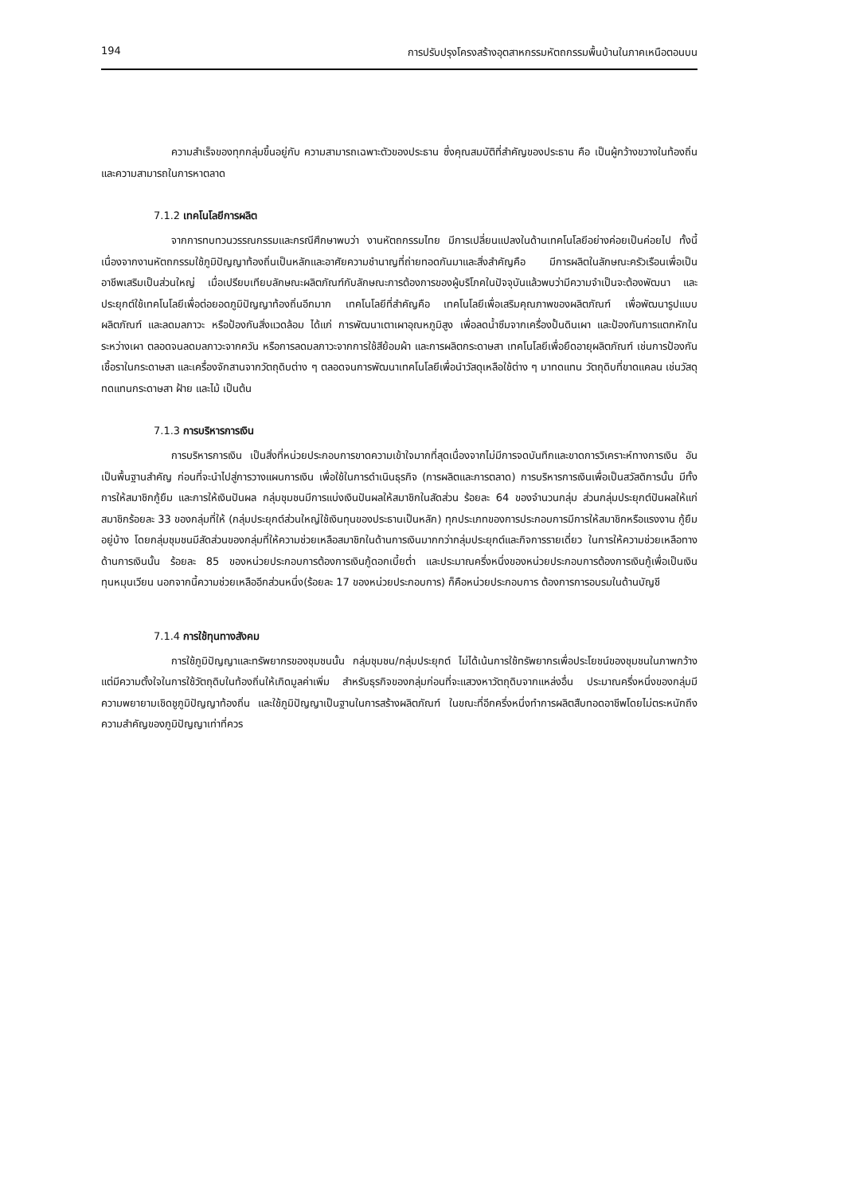194 การปรับปรุงโครงสร้างอุตสาหกรรมหัตถกรรมพื้นบ้านในภาคเหนือตอนบน
ความสำเร็จของทุกกลุ่มขึ้นอยู่กับ ความสามารถเฉพาะตัวของประธาน ซึ่งคุณสมบัติที่สำคัญของประธาน คือ เป็นผู้กว้างขวางในท้องถิ่นและความสามารถในการหาตลาด
7.1.2 เทคโนโลยีการผลิต
จากการทบทวนวรรณกรรมและกรณีศึกษาพบว่า งานหัตถกรรมไทย มีการเปลี่ยนแปลงในด้านเทคโนโลยีอย่างค่อยเป็นค่อยไป ทั้งนี้ เนื่องจากงานหัตถกรรมใช้ภูมิปัญญาท้องถิ่นเป็นหลักและอาศัยความชำนาญที่ถ่ายทอดกันมาและสิ่งสำคัญคือ มีการผลิตในลักษณะครัวเรือนเพื่อเป็นอาชีพเสริมเป็นส่วนใหญ่ เมื่อเปรียบเทียบลักษณะผลิตภัณฑ์กับลักษณะการต้องการของผู้บริโภคในปัจจุบันแล้วพบว่ามีความจำเป็นจะต้องพัฒนา และประยุกต์ใช้เทคโนโลยีเพื่อต่อยอดภูมิปัญญาท้องถิ่นอีกมาก เทคโนโลยีที่สำคัญคือ เทคโนโลยีเพื่อเสริมคุณภาพของผลิตภัณฑ์ เพื่อพัฒนารูปแบบผลิตภัณฑ์ และลดมลภาวะ หรือป้องกันสิ่งแวดล้อม ได้แก่ การพัฒนาเตาเผาอุณหภูมิสูง เพื่อลดน้ำซึมจากเครื่องปั้นดินเผา และป้องกันการแตกหักในระหว่างเผา ตลอดจนลดมลภาวะจากควัน หรือการลดมลภาวะจากการใช้สีย้อมผ้า และการผลิตกระดาษสา เทคโนโลยีเพื่อยืดอายุผลิตภัณฑ์ เช่นการป้องกันเชื้อราในกระดาษสา และเครื่องจักสานจากวัตถุดิบต่าง ๆ ตลอดจนการพัฒนาเทคโนโลยีเพื่อนำวัสดุเหลือใช้ต่าง ๆ มาทดแทน วัตถุดิบที่ขาดแคลน เช่นวัสดุทดแทนกระดาษสา ฝ้าย และไม้ เป็นต้น
7.1.3 การบริหารการเงิน
การบริหารการเงิน เป็นสิ่งที่หน่วยประกอบการขาดความเข้าใจมากที่สุดเนื่องจากไม่มีการจดบันทึกและขาดการวิเคราะห์ทางการเงิน อันเป็นพื้นฐานสำคัญ ก่อนที่จะนำไปสู่การวางแผนการเงิน เพื่อใช้ในการดำเนินธุรกิจ (การผลิตและการตลาด) การบริหารการเงินเพื่อเป็นสวัสดิการนั้น มีทั้งการให้สมาชิกกู้ยืม และการให้เงินปันผล กลุ่มชุมชนมีการแบ่งเงินปันผลให้สมาชิกในสัดส่วน ร้อยละ 64 ของจำนวนกลุ่ม ส่วนกลุ่มประยุกต์ปันผลให้แก่สมาชิกร้อยละ 33 ของกลุ่มที่ให้ (กลุ่มประยุกต์ส่วนใหญ่ใช้เงินทุนของประธานเป็นหลัก) ทุกประเภทของการประกอบการมีการให้สมาชิกหรือแรงงาน กู้ยืมอยู่บ้าง โดยกลุ่มชุมชนมีสัดส่วนของกลุ่มที่ให้ความช่วยเหลือสมาชิกในด้านการเงินมากกว่ากลุ่มประยุกต์และกิจการรายเดี่ยว ในการให้ความช่วยเหลือทางด้านการเงินนั้น ร้อยละ 85 ของหน่วยประกอบการต้องการเงินกู้ดอกเบี้ยต่ำ และประมาณครึ่งหนึ่งของหน่วยประกอบการต้องการเงินกู้เพื่อเป็นเงินทุนหมุนเวียน นอกจากนี้ความช่วยเหลืออีกส่วนหนึ่ง(ร้อยละ 17 ของหน่วยประกอบการ) ก็คือหน่วยประกอบการ ต้องการการอบรมในด้านบัญชี
7.1.4 การใช้ทุนทางสังคม
การใช้ภูมิปัญญาและทรัพยากรของชุมชนนั้น กลุ่มชุมชน/กลุ่มประยุกต์ ไม่ได้เน้นการใช้ทรัพยากรเพื่อประโยชน์ของชุมชนในภาพกว้าง แต่มีความตั้งใจในการใช้วัตถุดิบในท้องถิ่นให้เกิดมูลค่าเพิ่ม สำหรับธุรกิจของกลุ่มก่อนที่จะแสวงหาวัตถุดิบจากแหล่งอื่น ประมาณครึ่งหนึ่งของกลุ่มมีความพยายามเชิดชูภูมิปัญญาท้องถิ่น และใช้ภูมิปัญญาเป็นฐานในการสร้างผลิตภัณฑ์ ในขณะที่อีกครึ่งหนึ่งทำการผลิตสืบทอดอาชีพโดยไม่ตระหนักถึงความสำคัญของภูมิปัญญาเท่าที่ควร